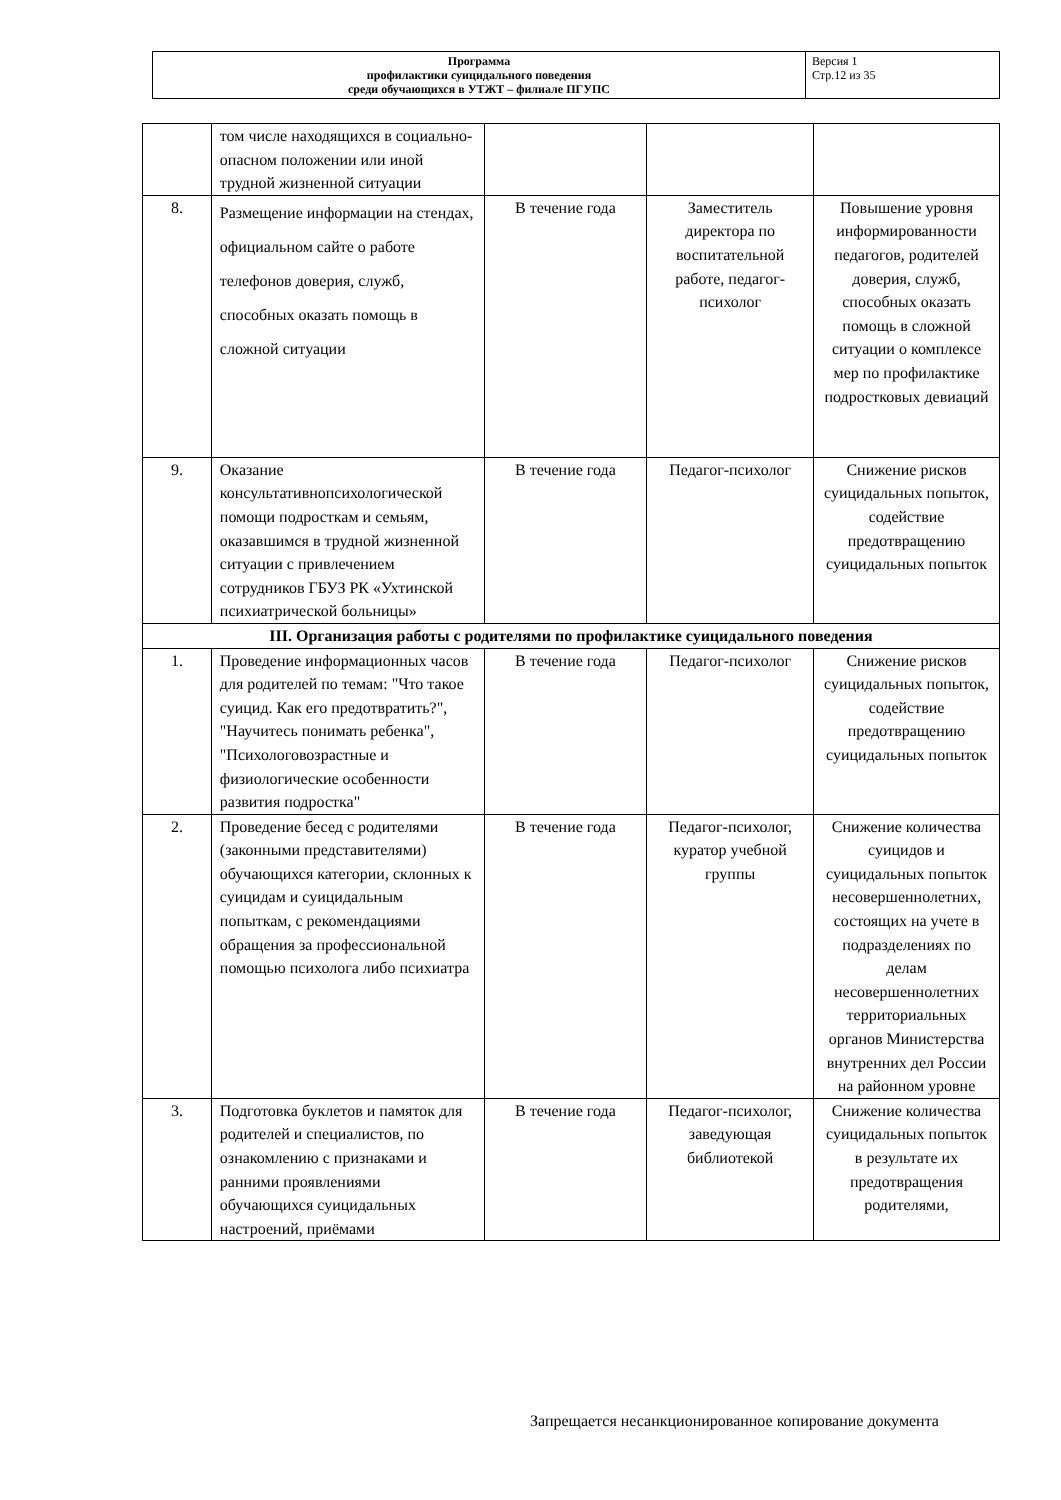| Программа профилактики суицидального поведения среди обучающихся в УТЖТ – филиале ПГУПС | Версия 1 Стр.12 из 35 |
| | том числе находящихся в социально-опасном положении или иной трудной жизненной ситуации | | | |
| 8. | Размещение информации на стендах, официальном сайте о работе телефонов доверия, служб, способных оказать помощь в сложной ситуации | В течение года | Заместитель директора по воспитательной работе, педагог-психолог | Повышение уровня информированности педагогов, родителей доверия, служб, способных оказать помощь в сложной ситуации о комплексе мер по профилактике подростковых девиаций |
| 9. | Оказание консультативнопсихологической помощи подросткам и семьям, оказавшимся в трудной жизненной ситуации с привлечением сотрудников ГБУЗ РК «Ухтинской психиатрической больницы» | В течение года | Педагог-психолог | Снижение рисков суицидальных попыток, содействие предотвращению суицидальных попыток |
| III. Организация работы с родителями по профилактике суицидального поведения | | | | |
| 1. | Проведение информационных часов для родителей по темам: "Что такое суицид. Как его предотвратить?", "Научитесь понимать ребенка", "Психологовозрастные и физиологические особенности развития подростка" | В течение года | Педагог-психолог | Снижение рисков суицидальных попыток, содействие предотвращению суицидальных попыток |
| 2. | Проведение бесед с родителями (законными представителями) обучающихся категории, склонных к суицидам и суицидальным попыткам, с рекомендациями обращения за профессиональной помощью психолога либо психиатра | В течение года | Педагог-психолог, куратор учебной группы | Снижение количества суицидов и суицидальных попыток несовершеннолетних, состоящих на учете в подразделениях по делам несовершеннолетних территориальных органов Министерства внутренних дел России на районном уровне |
| 3. | Подготовка буклетов и памяток для родителей и специалистов, по ознакомлению с признаками и ранними проявлениями обучающихся суицидальных настроений, приёмами | В течение года | Педагог-психолог, заведующая библиотекой | Снижение количества суицидальных попыток в результате их предотвращения родителями, |
Запрещается несанкционированное копирование документа